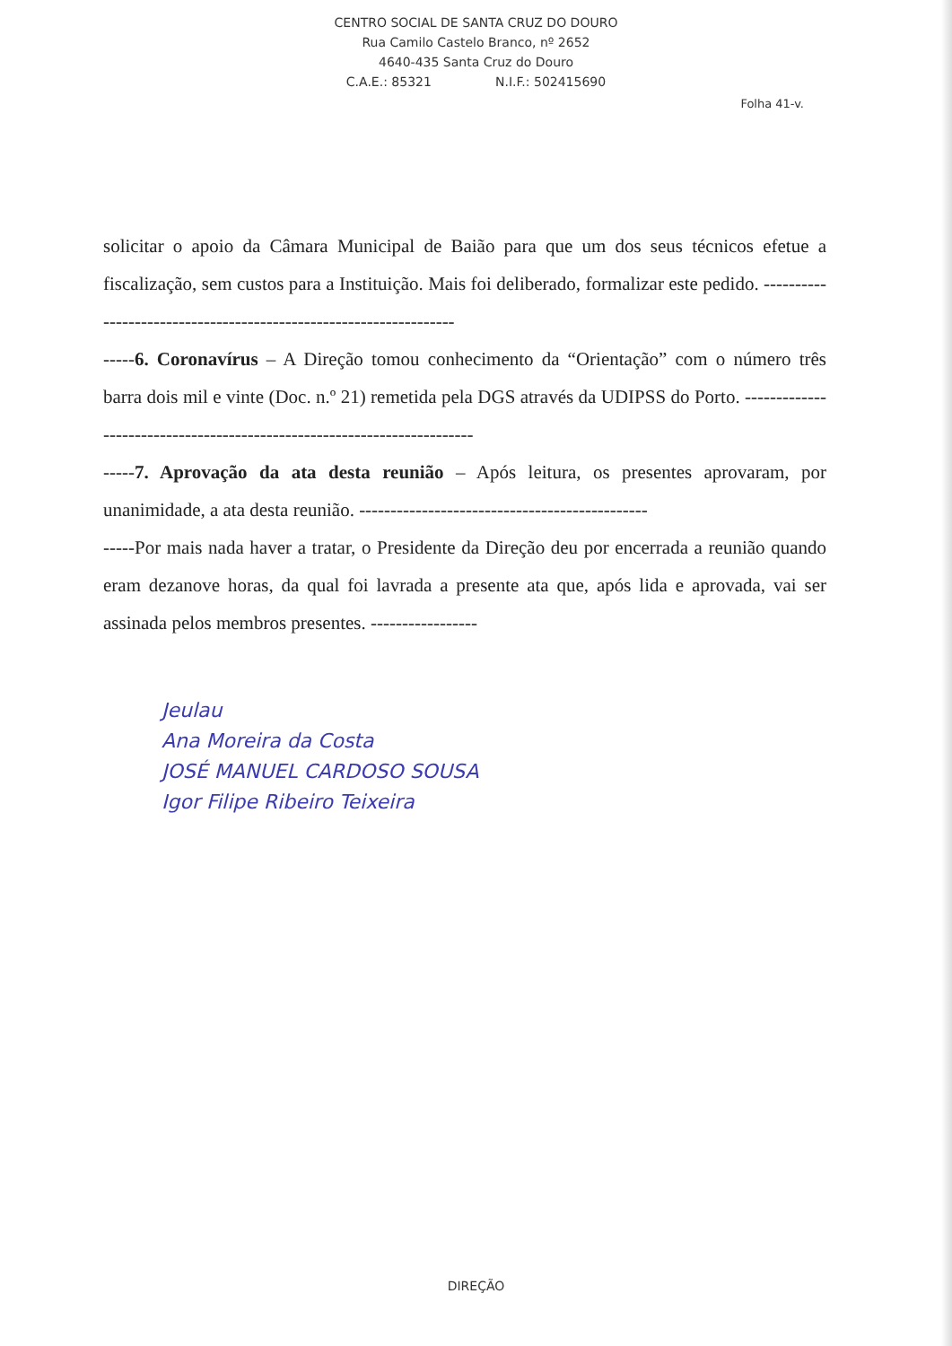CENTRO SOCIAL DE SANTA CRUZ DO DOURO
Rua Camilo Castelo Branco, nº 2652
4640-435 Santa Cruz do Douro
C.A.E.: 85321 N.I.F.: 502415690
Folha 41-v.
solicitar o apoio da Câmara Municipal de Baião para que um dos seus técnicos efetue a fiscalização, sem custos para a Instituição. Mais foi deliberado, formalizar este pedido. ------------------------------------------------------------------
-----6. Coronavírus – A Direção tomou conhecimento da “Orientação” com o número três barra dois mil e vinte (Doc. n.º 21) remetida pela DGS através da UDIPSS do Porto. ------------------------------------------------------------------------
-----7. Aprovação da ata desta reunião – Após leitura, os presentes aprovaram, por unanimidade, a ata desta reunião. ----------------------------------------------
-----Por mais nada haver a tratar, o Presidente da Direção deu por encerrada a reunião quando eram dezanove horas, da qual foi lavrada a presente ata que, após lida e aprovada, vai ser assinada pelos membros presentes. -----------------
Jeulau
Ana Moreira da Costa
JOSÉ MANUEL CARDOSO SOUSA
Igor Filipe Ribeiro Teixeira
DIREÇÃO